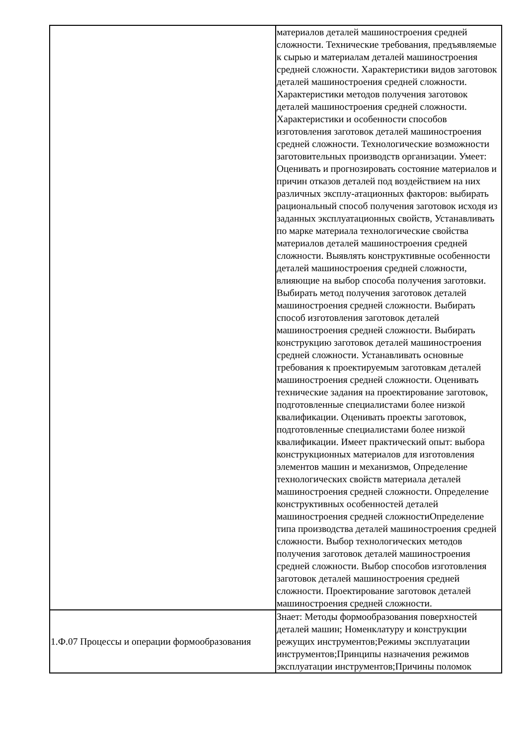| | материалов деталей машиностроения средней сложности. Технические требования, предъявляемые к сырью и материалам деталей машиностроения средней сложности. Характеристики видов заготовок деталей машиностроения средней сложности. Характеристики методов получения заготовок деталей машиностроения средней сложности. Характеристики и особенности способов изготовления заготовок деталей машиностроения средней сложности. Технологические возможности заготовительных производств организации. Умеет: Оценивать и прогнозировать состояние материалов и причин отказов деталей под воздействием на них различных эксплу-атационных факторов: выбирать рациональный способ получения заготовок исходя из заданных эксплуатационных свойств, Устанавливать по марке материала технологические свойства материалов деталей машиностроения средней сложности. Выявлять конструктивные особенности деталей машиностроения средней сложности, влияющие на выбор способа получения заготовки. Выбирать метод получения заготовок деталей машиностроения средней сложности. Выбирать способ изготовления заготовок деталей машиностроения средней сложности. Выбирать конструкцию заготовок деталей машиностроения средней сложности. Устанавливать основные требования к проектируемым заготовкам деталей машиностроения средней сложности. Оценивать технические задания на проектирование заготовок, подготовленные специалистами более низкой квалификации. Оценивать проекты заготовок, подготовленные специалистами более низкой квалификации. Имеет практический опыт: выбора конструкционных материалов для изготовления элементов машин и механизмов, Определение технологических свойств материала деталей машиностроения средней сложности. Определение конструктивных особенностей деталей машиностроения средней сложностиОпределение типа производства деталей машиностроения средней сложности. Выбор технологических методов получения заготовок деталей машиностроения средней сложности. Выбор способов изготовления заготовок деталей машиностроения средней сложности. Проектирование заготовок деталей машиностроения средней сложности. |
| 1.Ф.07 Процессы и операции формообразования | Знает: Методы формообразования поверхностей деталей машин; Номенклатуру и конструкции режущих инструментов;Режимы эксплуатации инструментов;Принципы назначения режимов эксплуатации инструментов;Причины поломок |